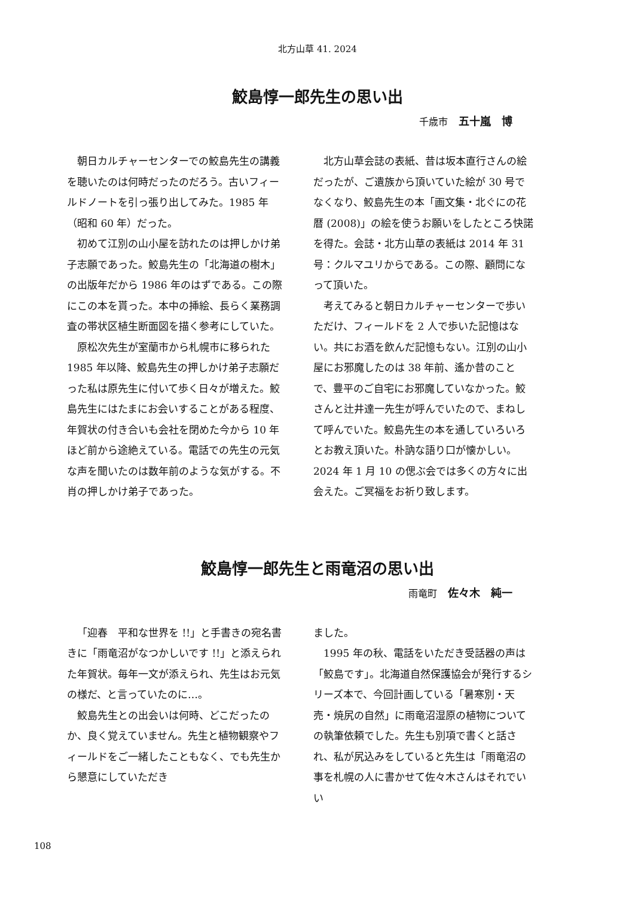北方山草 41. 2024
鮫島惇一郎先生の思い出
千歳市 五十嵐　博
朝日カルチャーセンターでの鮫島先生の講義を聴いたのは何時だったのだろう。古いフィールドノートを引っ張り出してみた。1985 年（昭和 60 年）だった。
初めて江別の山小屋を訪れたのは押しかけ弟子志願であった。鮫島先生の「北海道の樹木」の出版年だから 1986 年のはずである。この際にこの本を貰った。本中の挿絵、長らく業務調査の帯状区植生断面図を描く参考にしていた。
原松次先生が室蘭市から札幌市に移られた 1985 年以降、鮫島先生の押しかけ弟子志願だった私は原先生に付いて歩く日々が増えた。鮫島先生にはたまにお会いすることがある程度、年賀状の付き合いも会社を閉めた今から 10 年ほど前から途絶えている。電話での先生の元気な声を聞いたのは数年前のような気がする。不肖の押しかけ弟子であった。
北方山草会誌の表紙、昔は坂本直行さんの絵だったが、ご遺族から頂いていた絵が 30 号でなくなり、鮫島先生の本「画文集・北ぐにの花暦 (2008)」の絵を使うお願いをしたところ快諾を得た。会誌・北方山草の表紙は 2014 年 31 号：クルマユリからである。この際、顧問になって頂いた。
考えてみると朝日カルチャーセンターで歩いただけ、フィールドを 2 人で歩いた記憶はない。共にお酒を飲んだ記憶もない。江別の山小屋にお邪魔したのは 38 年前、遙か昔のことで、豊平のご自宅にお邪魔していなかった。鮫さんと辻井達一先生が呼んでいたので、まねして呼んでいた。鮫島先生の本を通していろいろとお教え頂いた。朴訥な語り口が懐かしい。2024 年 1 月 10 の偲ぶ会では多くの方々に出会えた。ご冥福をお祈り致します。
鮫島惇一郎先生と雨竜沼の思い出
雨竜町 佐々木　純一
「迎春　平和な世界を !!」と手書きの宛名書きに「雨竜沼がなつかしいです !!」と添えられた年賀状。毎年一文が添えられ、先生はお元気の様だ、と言っていたのに…。
鮫島先生との出会いは何時、どこだったのか、良く覚えていません。先生と植物観察やフィールドをご一緒したこともなく、でも先生から懇意にしていただき
ました。
1995 年の秋、電話をいただき受話器の声は「鮫島です」。北海道自然保護協会が発行するシリーズ本で、今回計画している「暑寒別・天売・焼尻の自然」に雨竜沼湿原の植物についての執筆依頼でした。先生も別項で書くと話され、私が尻込みをしていると先生は「雨竜沼の事を札幌の人に書かせて佐々木さんはそれでいい
108